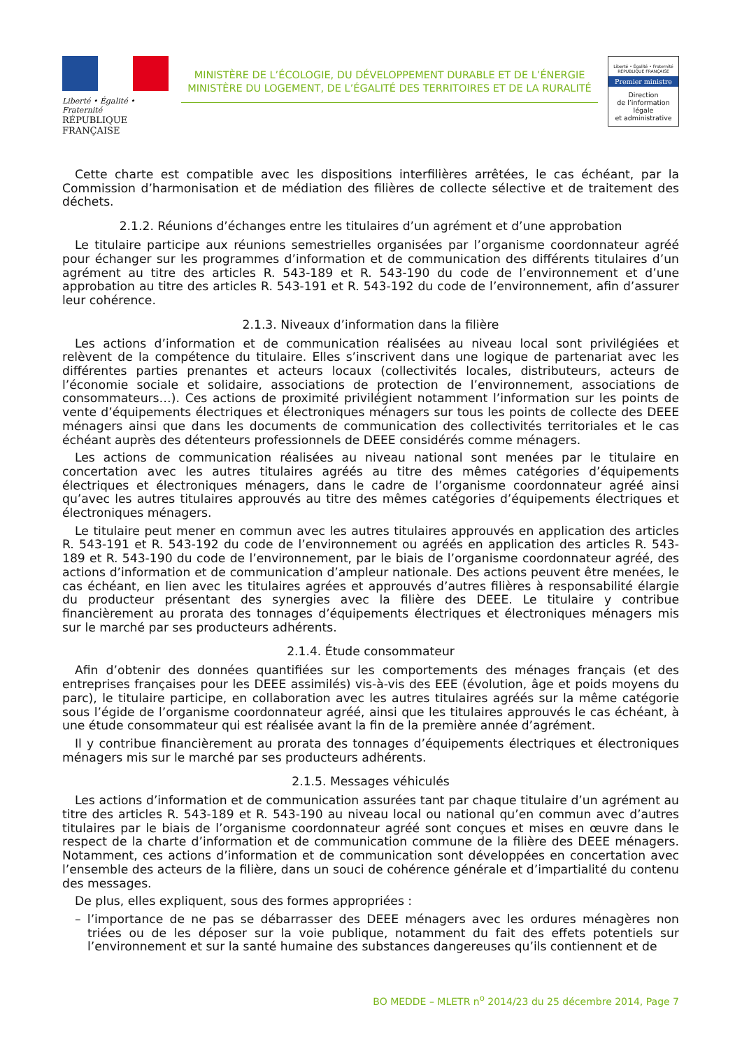Liberté • Égalité • Fraternité
RÉPUBLIQUE FRANÇAISE
MINISTÈRE DE L’ÉCOLOGIE, DU DÉVELOPPEMENT DURABLE ET DE L’ÉNERGIE
MINISTÈRE DU LOGEMENT, DE L’ÉGALITÉ DES TERRITOIRES ET DE LA RURALITÉ
Liberté • Égalité • Fraternité
RÉPUBLIQUE FRANÇAISE
Premier ministre
Direction
de l’information
légale
et administrative
Cette charte est compatible avec les dispositions interfilières arrêtées, le cas échéant, par la Commission d’harmonisation et de médiation des filières de collecte sélective et de traitement des déchets.
2.1.2. Réunions d’échanges entre les titulaires d’un agrément et d’une approbation
Le titulaire participe aux réunions semestrielles organisées par l’organisme coordonnateur agréé pour échanger sur les programmes d’information et de communication des différents titulaires d’un agrément au titre des articles R. 543-189 et R. 543-190 du code de l’environnement et d’une approbation au titre des articles R. 543-191 et R. 543-192 du code de l’environnement, afin d’assurer leur cohérence.
2.1.3. Niveaux d’information dans la filière
Les actions d’information et de communication réalisées au niveau local sont privilégiées et relèvent de la compétence du titulaire. Elles s’inscrivent dans une logique de partenariat avec les différentes parties prenantes et acteurs locaux (collectivités locales, distributeurs, acteurs de l’économie sociale et solidaire, associations de protection de l’environnement, associations de consommateurs…). Ces actions de proximité privilégient notamment l’information sur les points de vente d’équipements électriques et électroniques ménagers sur tous les points de collecte des DEEE ménagers ainsi que dans les documents de communication des collectivités territoriales et le cas échéant auprès des détenteurs professionnels de DEEE considérés comme ménagers.
Les actions de communication réalisées au niveau national sont menées par le titulaire en concertation avec les autres titulaires agréés au titre des mêmes catégories d’équipements électriques et électroniques ménagers, dans le cadre de l’organisme coordonnateur agréé ainsi qu’avec les autres titulaires approuvés au titre des mêmes catégories d’équipements électriques et électroniques ménagers.
Le titulaire peut mener en commun avec les autres titulaires approuvés en application des articles R. 543-191 et R. 543-192 du code de l’environnement ou agréés en application des articles R. 543-189 et R. 543-190 du code de l’environnement, par le biais de l’organisme coordonnateur agréé, des actions d’information et de communication d’ampleur nationale. Des actions peuvent être menées, le cas échéant, en lien avec les titulaires agrées et approuvés d’autres filières à responsabilité élargie du producteur présentant des synergies avec la filière des DEEE. Le titulaire y contribue financièrement au prorata des tonnages d’équipements électriques et électroniques ménagers mis sur le marché par ses producteurs adhérents.
2.1.4. Étude consommateur
Afin d’obtenir des données quantifiées sur les comportements des ménages français (et des entreprises françaises pour les DEEE assimilés) vis-à-vis des EEE (évolution, âge et poids moyens du parc), le titulaire participe, en collaboration avec les autres titulaires agréés sur la même catégorie sous l’égide de l’organisme coordonnateur agréé, ainsi que les titulaires approuvés le cas échéant, à une étude consommateur qui est réalisée avant la fin de la première année d’agrément.
Il y contribue financièrement au prorata des tonnages d’équipements électriques et électroniques ménagers mis sur le marché par ses producteurs adhérents.
2.1.5. Messages véhiculés
Les actions d’information et de communication assurées tant par chaque titulaire d’un agrément au titre des articles R. 543-189 et R. 543-190 au niveau local ou national qu’en commun avec d’autres titulaires par le biais de l’organisme coordonnateur agréé sont conçues et mises en œuvre dans le respect de la charte d’information et de communication commune de la filière des DEEE ménagers. Notamment, ces actions d’information et de communication sont développées en concertation avec l’ensemble des acteurs de la filière, dans un souci de cohérence générale et d’impartialité du contenu des messages.
De plus, elles expliquent, sous des formes appropriées :
– l’importance de ne pas se débarrasser des DEEE ménagers avec les ordures ménagères non triées ou de les déposer sur la voie publique, notamment du fait des effets potentiels sur l’environnement et sur la santé humaine des substances dangereuses qu’ils contiennent et de
BO MEDDE – MLETR n<sup>o</sup> 2014/23 du 25 décembre 2014, Page 7